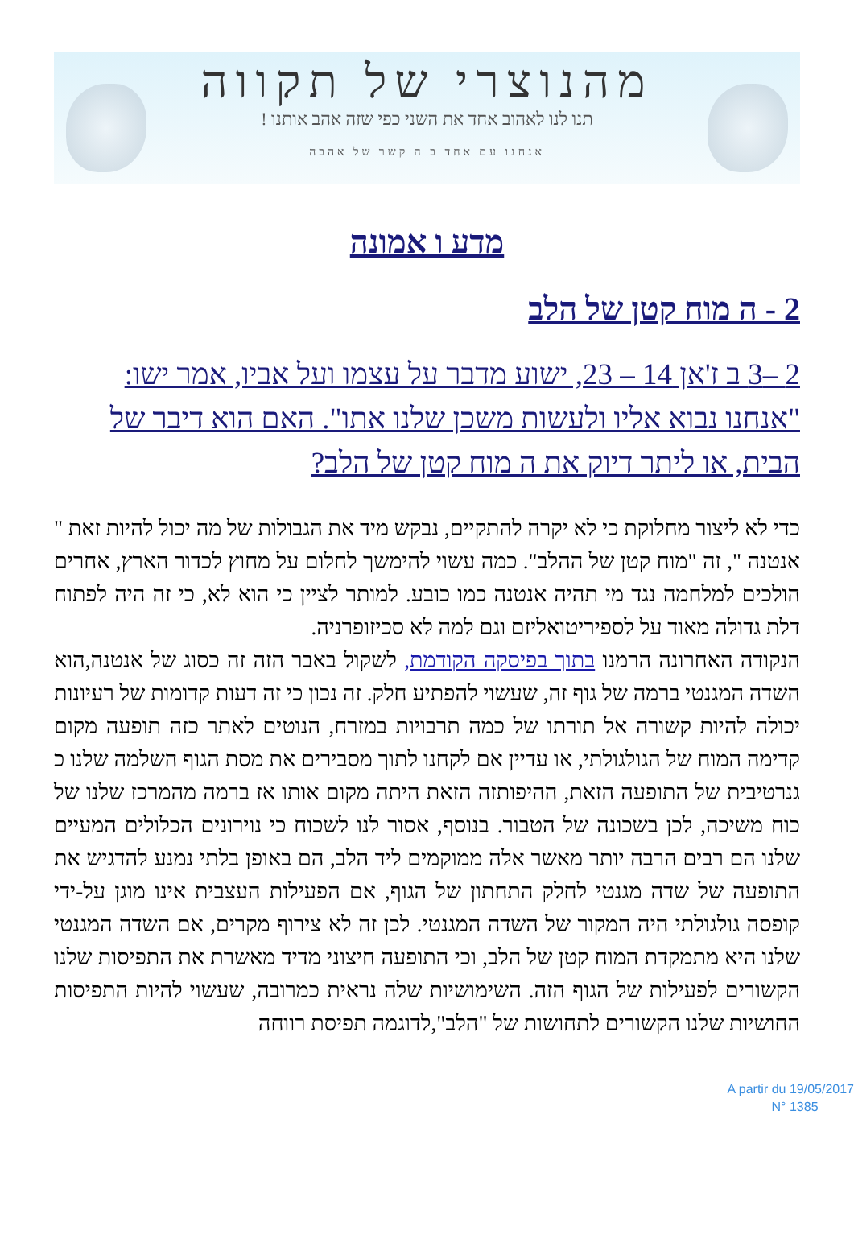מהנוצרי של תקווה
תנו לנו לאהוב אחד את השני כפי שזה אהב אותנו !
אנחנו עם אחד ב ה קשר של אהבה
מדע ו אמונה
2 - ה מוח קטן של הלב
2 –3 ב ז'אן 14 – 23, ישוע מדבר על עצמו ועל אביו, אמר ישו: "אנחנו נבוא אליו ולעשות משכן שלנו אתו". האם הוא דיבר של הבית, או ליתר דיוק את ה מוח קטן של הלב?
כדי לא ליצור מחלוקת כי לא יקרה להתקיים, נבקש מיד את הגבולות של מה יכול להיות זאת " אנטנה ", זה "מוח קטן של ההלב". כמה עשוי להימשך לחלום על מחוץ לכדור הארץ, אחרים הולכים למלחמה נגד מי תהיה אנטנה כמו כובע. למותר לציין כי הוא לא, כי זה היה לפתוח דלת גדולה מאוד על לספיריטואליזם וגם למה לא סכיזופרניה.
הנקודה האחרונה הרמנו בתוך בפיסקה הקודמת, לשקול באבר הזה זה כסוג של אנטנה,הוא השדה המגנטי ברמה של גוף זה, שעשוי להפתיע חלק. זה נכון כי זה דעות קדומות של רעיונות יכולה להיות קשורה אל תורתו של כמה תרבויות במזרח, הנוטים לאתר כזה תופעה מקום קדימה המוח של הגולגולתי, או עדיין אם לקחנו לתוך מסבירים את מסת הגוף השלמה שלנו כ גנרטיבית של התופעה הזאת, ההיפותזה הזאת היתה מקום אותו אז ברמה מהמרכז שלנו של כוח משיכה, לכן בשכונה של הטבור. בנוסף, אסור לנו לשכוח כי נוירונים הכלולים המעיים שלנו הם רבים הרבה יותר מאשר אלה ממוקמים ליד הלב, הם באופן בלתי נמנע להדגיש את התופעה של שדה מגנטי לחלק התחתון של הגוף, אם הפעילות העצבית אינו מוגן על-ידי קופסה גולגולתי היה המקור של השדה המגנטי. לכן זה לא צירוף מקרים, אם השדה המגנטי שלנו היא מתמקדת המוח קטן של הלב, וכי התופעה חיצוני מדיד מאשרת את התפיסות שלנו הקשורים לפעילות של הגוף הזה. השימושיות שלה נראית כמרובה, שעשוי להיות התפיסות החושיות שלנו הקשורים לתחושות של "הלב",לדוגמה תפיסת רווחה
A partir du 19/05/2017
N° 1385